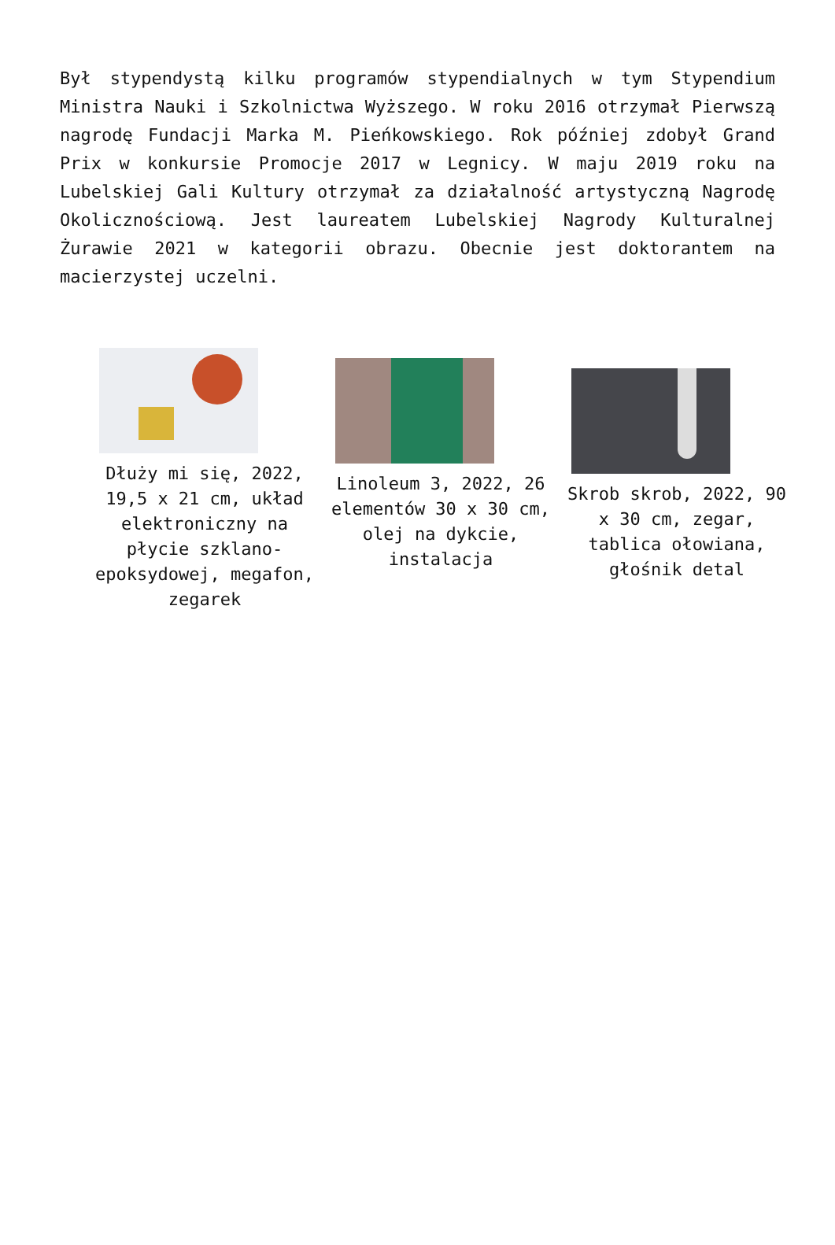Był stypendystą kilku programów stypendialnych w tym Stypendium Ministra Nauki i Szkolnictwa Wyższego. W roku 2016 otrzymał Pierwszą nagrodę Fundacji Marka M. Pieńkowskiego. Rok później zdobył Grand Prix w konkursie Promocje 2017 w Legnicy. W maju 2019 roku na Lubelskiej Gali Kultury otrzymał za działalność artystyczną Nagrodę Okolicznościową. Jest laureatem Lubelskiej Nagrody Kulturalnej Żurawie 2021 w kategorii obrazu. Obecnie jest doktorantem na macierzystej uczelni.
Dłuży mi się, 2022, 19,5 x 21 cm, układ elektroniczny na płycie szklano-epoksydowej, megafon, zegarek
Linoleum 3, 2022, 26 elementów 30 x 30 cm, olej na dykcie, instalacja
Skrob skrob, 2022, 90 x 30 cm, zegar, tablica ołowiana, głośnik detal